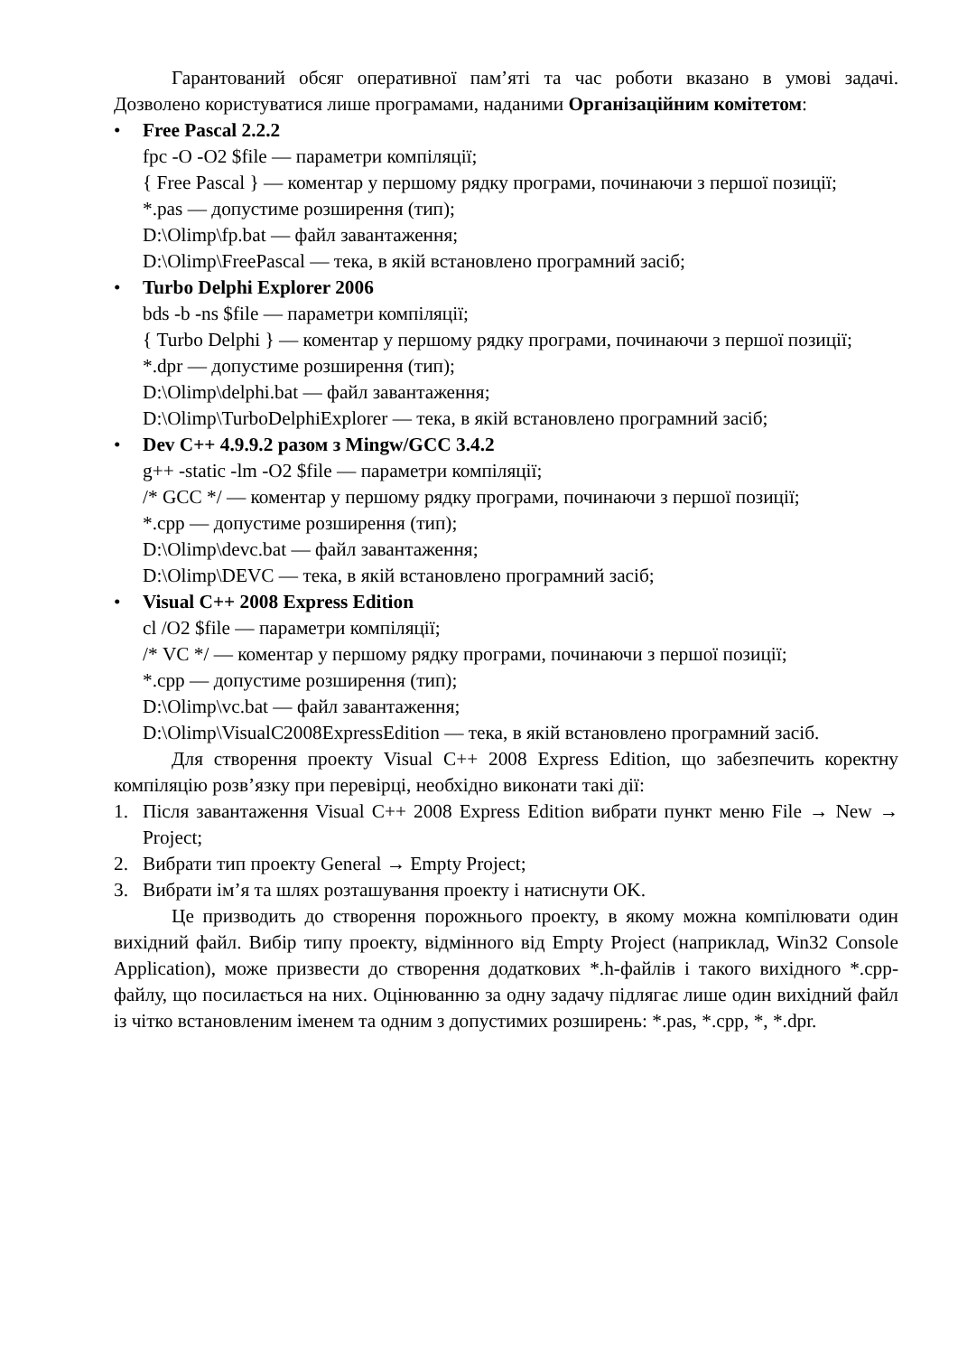Гарантований обсяг оперативної пам’яті та час роботи вказано в умові задачі. Дозволено користуватися лише програмами, наданими Організаційним комітетом:
• Free Pascal 2.2.2
fpc -O -O2 $file — параметри компіляції;
{ Free Pascal } — коментар у першому рядку програми, починаючи з першої позиції;
*.pas — допустиме розширення (тип);
D:\Olimp\fp.bat — файл завантаження;
D:\Olimp\FreePascal — тека, в якій встановлено програмний засіб;
• Turbo Delphi Explorer 2006
bds -b -ns $file — параметри компіляції;
{ Turbo Delphi } — коментар у першому рядку програми, починаючи з першої позиції;
*.dpr — допустиме розширення (тип);
D:\Olimp\delphi.bat — файл завантаження;
D:\Olimp\TurboDelphiExplorer — тека, в якій встановлено програмний засіб;
• Dev C++ 4.9.9.2 разом з Mingw/GCC 3.4.2
g++ -static -lm -O2 $file — параметри компіляції;
/* GCC */ — коментар у першому рядку програми, починаючи з першої позиції;
*.cpp — допустиме розширення (тип);
D:\Olimp\devc.bat — файл завантаження;
D:\Olimp\DEVC — тека, в якій встановлено програмний засіб;
• Visual C++ 2008 Express Edition
cl /O2 $file — параметри компіляції;
/* VC */ — коментар у першому рядку програми, починаючи з першої позиції;
*.cpp — допустиме розширення (тип);
D:\Olimp\vc.bat — файл завантаження;
D:\Olimp\VisualC2008ExpressEdition — тека, в якій встановлено програмний засіб.
Для створення проекту Visual C++ 2008 Express Edition, що забезпечить коректну компіляцію розв’язку при перевірці, необхідно виконати такі дії:
1. Після завантаження Visual C++ 2008 Express Edition вибрати пункт меню File → New → Project;
2. Вибрати тип проекту General → Empty Project;
3. Вибрати ім’я та шлях розташування проекту і натиснути OK.
Це призводить до створення порожнього проекту, в якому можна компілювати один вихідний файл. Вибір типу проекту, відмінного від Empty Project (наприклад, Win32 Console Application), може призвести до створення додаткових *.h-файлів і такого вихідного *.cpp-файлу, що посилається на них. Оцінюванню за одну задачу підлягає лише один вихідний файл із чітко встановленим іменем та одним з допустимих розширень: *.pas, *.cpp, *, *.dpr.